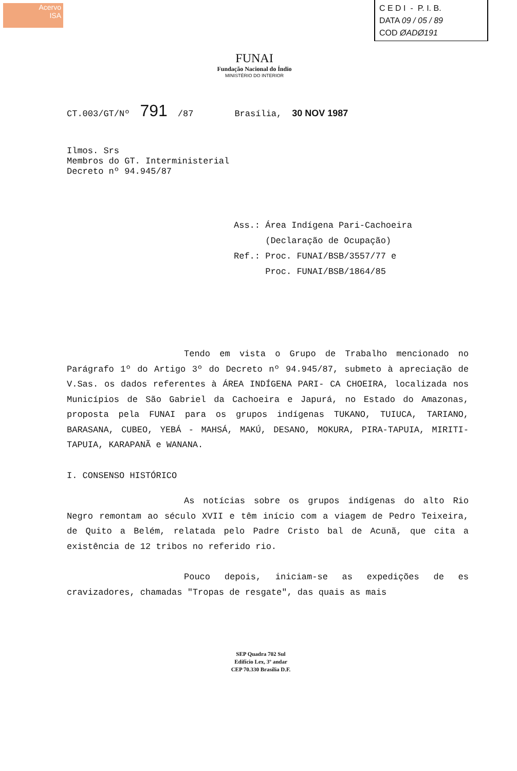Acervo
ISA
C E D I - P. I. B.
DATA 09 / 05 / 89
COD ØADØ191
FUNAI
Fundação Nacional do Índio
MINISTÉRIO DO INTERIOR
CT.003/GT/Nº 791 /87 Brasília, 30 NOV 1987
Ilmos. Srs
Membros do GT. Interministerial
Decreto nº 94.945/87
Ass.: Área Indígena Pari-Cachoeira
(Declaração de Ocupação)
Ref.: Proc. FUNAI/BSB/3557/77 e
Proc. FUNAI/BSB/1864/85
Tendo em vista o Grupo de Trabalho mencionado no Parágrafo 1º do Artigo 3º do Decreto nº 94.945/87, submeto à apreciação de V.Sas. os dados referentes à ÁREA INDÍGENA PARI- CA CHOEIRA, localizada nos Municípios de São Gabriel da Cachoeira e Japurá, no Estado do Amazonas, proposta pela FUNAI para os grupos indígenas TUKANO, TUIUCA, TARIANO, BARASANA, CUBEO, YEBÁ - MAHSÁ, MAKÚ, DESANO, MOKURA, PIRA-TAPUIA, MIRITI-TAPUIA, KARAPANÃ e WANANA.
I. CONSENSO HISTÓRICO
As notícias sobre os grupos indígenas do alto Rio Negro remontam ao século XVII e têm início com a viagem de Pedro Teixeira, de Quito a Belém, relatada pelo Padre Cristo bal de Acunã, que cita a existência de 12 tribos no referido rio.
Pouco depois, iniciam-se as expedições de es cravizadores, chamadas "Tropas de resgate", das quais as mais
SEP Quadra 702 Sul
Edifício Lex, 3º andar
CEP 70.330 Brasília D.F.